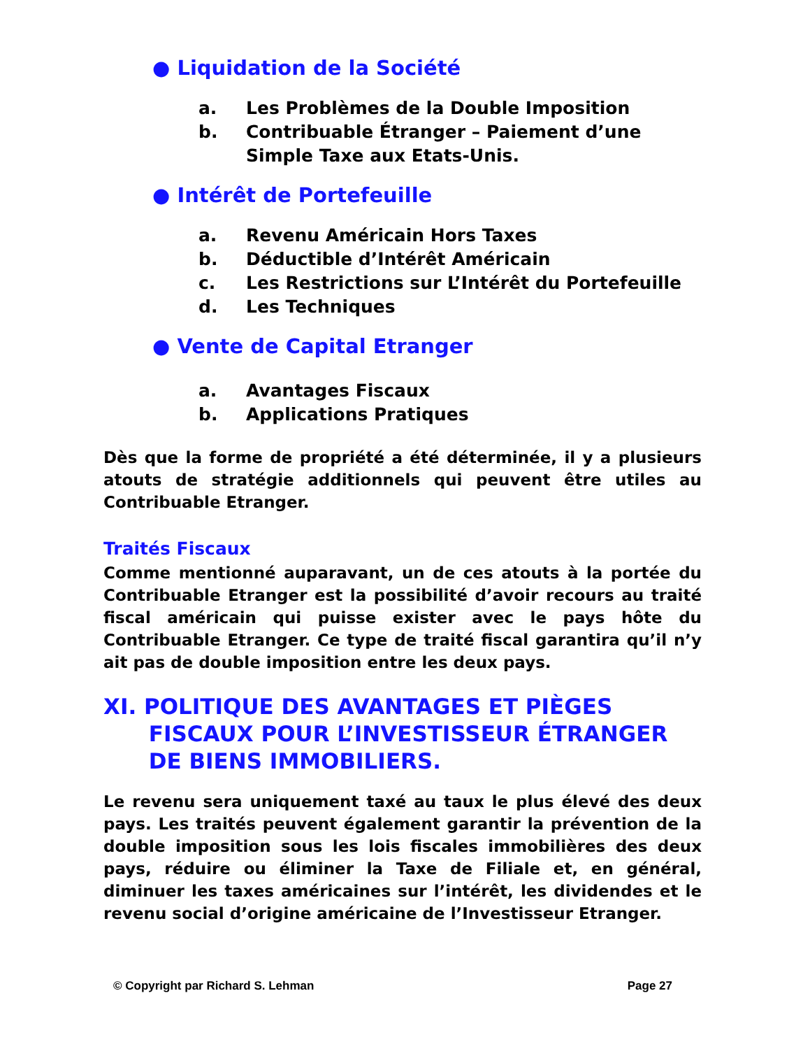● Liquidation de la Société
a. Les Problèmes de la Double Imposition
b. Contribuable Étranger – Paiement d’une
Simple Taxe aux Etats-Unis.
● Intérêt de Portefeuille
a. Revenu Américain Hors Taxes
b. Déductible d’Intérêt Américain
c. Les Restrictions sur L’Intérêt du Portefeuille
d. Les Techniques
● Vente de Capital Etranger
a. Avantages Fiscaux
b. Applications Pratiques
Dès que la forme de propriété a été déterminée, il y a plusieurs atouts de stratégie additionnels qui peuvent être utiles au Contribuable Etranger.
Traités Fiscaux
Comme mentionné auparavant, un de ces atouts à la portée du Contribuable Etranger est la possibilité d’avoir recours au traité fiscal américain qui puisse exister avec le pays hôte du Contribuable Etranger. Ce type de traité fiscal garantira qu’il n’y ait pas de double imposition entre les deux pays.
XI. POLITIQUE DES AVANTAGES ET PIÈGES
FISCAUX POUR L’INVESTISSEUR ÉTRANGER
DE BIENS IMMOBILIERS.
Le revenu sera uniquement taxé au taux le plus élevé des deux pays. Les traités peuvent également garantir la prévention de la double imposition sous les lois fiscales immobilières des deux pays, réduire ou éliminer la Taxe de Filiale et, en général, diminuer les taxes américaines sur l’intérêt, les dividendes et le revenu social d’origine américaine de l’Investisseur Etranger.
© Copyright par Richard S. Lehman Page 27